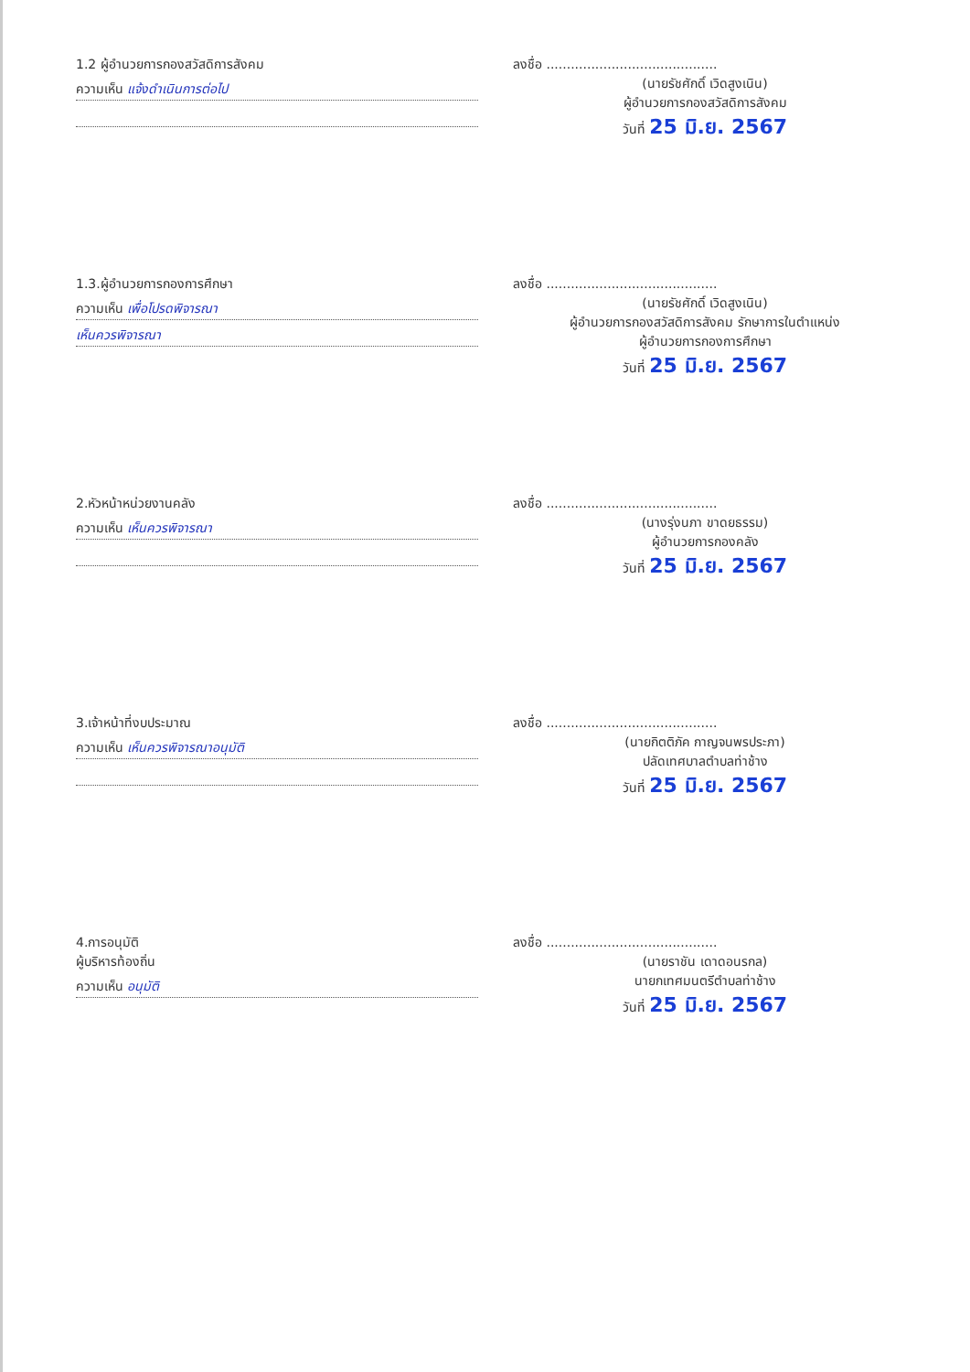1.2 ผู้อำนวยการกองสวัสดิการสังคม
ความเห็น แจ้งดำเนินการต่อไป
ลงชื่อ ..........................................
(นายรัชศักดิ์ เวิดสูงเนิน)
ผู้อำนวยการกองสวัสดิการสังคม
วันที่ 25 มิ.ย. 2567
1.3.ผู้อำนวยการกองการศึกษา
ความเห็น เพื่อโปรดพิจารณา
เห็นควรพิจารณา
ลงชื่อ ..........................................
(นายรัชศักดิ์ เวิดสูงเนิน)
ผู้อำนวยการกองสวัสดิการสังคม รักษาการในตำแหน่ง
ผู้อำนวยการกองการศึกษา
วันที่ 25 มิ.ย. 2567
2.หัวหน้าหน่วยงานคลัง
ความเห็น เห็นควรพิจารณา
ลงชื่อ ..........................................
(นางรุ่งนภา ขาดยธรรม)
ผู้อำนวยการกองคลัง
วันที่ 25 มิ.ย. 2567
3.เจ้าหน้าที่งบประมาณ
ความเห็น เห็นควรพิจารณาอนุมัติ
ลงชื่อ ..........................................
(นายกิตติภัค กาญจนพรประภา)
ปลัดเทศบาลตำบลท่าช้าง
วันที่ 25 มิ.ย. 2567
4.การอนุมัติ
ผู้บริหารท้องถิ่น
ความเห็น อนุมัติ
ลงชื่อ ..........................................
(นายราชัน เดาดอนรกล)
นายกเทศมนตรีตำบลท่าช้าง
วันที่ 25 มิ.ย. 2567